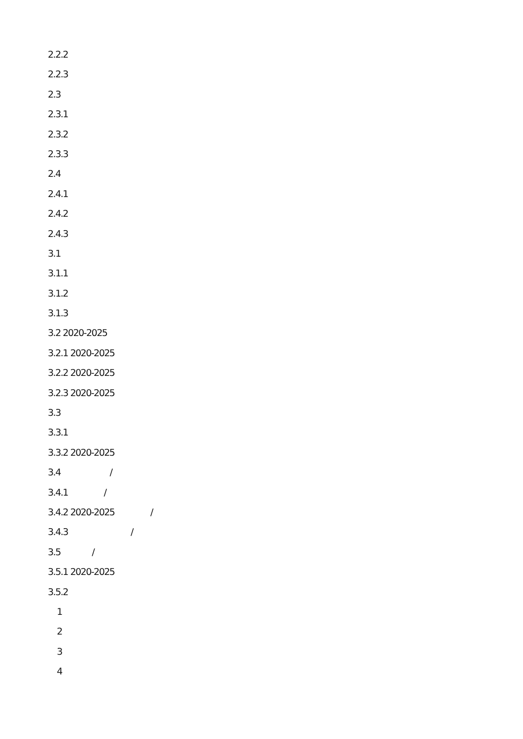2.2.2
2.2.3
2.3
2.3.1
2.3.2
2.3.3
2.4
2.4.1
2.4.2
2.4.3
3.1
3.1.1
3.1.2
3.1.3
3.2 2020-2025
3.2.1 2020-2025
3.2.2 2020-2025
3.2.3 2020-2025
3.3
3.3.1
3.3.2 2020-2025
3.4 /
3.4.1 /
3.4.2 2020-2025 /
3.4.3 /
3.5 /
3.5.1 2020-2025
3.5.2
1
2
3
4